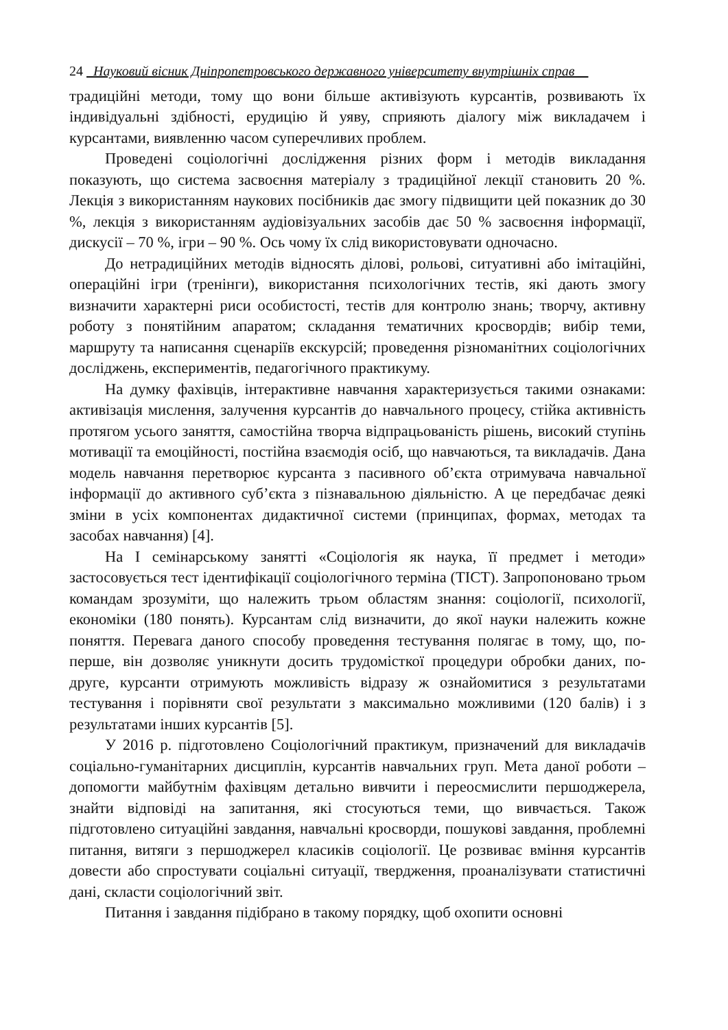24 Науковий вісник Дніпропетровського державного університету внутрішніх справ
традиційні методи, тому що вони більше активізують курсантів, розвивають їх індивідуальні здібності, ерудицію й уяву, сприяють діалогу між викладачем і курсантами, виявленню часом суперечливих проблем.
Проведені соціологічні дослідження різних форм і методів викладання показують, що система засвоєння матеріалу з традиційної лекції становить 20 %. Лекція з використанням наукових посібників дає змогу підвищити цей показник до 30 %, лекція з використанням аудіовізуальних засобів дає 50 % засвоєння інформації, дискусії – 70 %, ігри – 90 %. Ось чому їх слід використовувати одночасно.
До нетрадиційних методів відносять ділові, рольові, ситуативні або імітаційні, операційні ігри (тренінги), використання психологічних тестів, які дають змогу визначити характерні риси особистості, тестів для контролю знань; творчу, активну роботу з понятійним апаратом; складання тематичних кросвордів; вибір теми, маршруту та написання сценаріїв екскурсій; проведення різноманітних соціологічних досліджень, експериментів, педагогічного практикуму.
На думку фахівців, інтерактивне навчання характеризується такими ознаками: активізація мислення, залучення курсантів до навчального процесу, стійка активність протягом усього заняття, самостійна творча відпрацьованість рішень, високий ступінь мотивації та емоційності, постійна взаємодія осіб, що навчаються, та викладачів. Дана модель навчання перетворює курсанта з пасивного об’єкта отримувача навчальної інформації до активного суб’єкта з пізнавальною діяльністю. А це передбачає деякі зміни в усіх компонентах дидактичної системи (принципах, формах, методах та засобах навчання) [4].
На I семінарському занятті «Соціологія як наука, її предмет і методи» застосовується тест ідентифікації соціологічного терміна (ТІСТ). Запропоновано трьом командам зрозуміти, що належить трьом областям знання: соціології, психології, економіки (180 понять). Курсантам слід визначити, до якої науки належить кожне поняття. Перевага даного способу проведення тестування полягає в тому, що, по-перше, він дозволяє уникнути досить трудомісткої процедури обробки даних, по-друге, курсанти отримують можливість відразу ж ознайомитися з результатами тестування і порівняти свої результати з максимально можливими (120 балів) і з результатами інших курсантів [5].
У 2016 р. підготовлено Соціологічний практикум, призначений для викладачів соціально-гуманітарних дисциплін, курсантів навчальних груп. Мета даної роботи – допомогти майбутнім фахівцям детально вивчити і переосмислити першоджерела, знайти відповіді на запитання, які стосуються теми, що вивчається. Також підготовлено ситуаційні завдання, навчальні кросворди, пошукові завдання, проблемні питання, витяги з першоджерел класиків соціології. Це розвиває вміння курсантів довести або спростувати соціальні ситуації, твердження, проаналізувати статистичні дані, скласти соціологічний звіт.
Питання і завдання підібрано в такому порядку, щоб охопити основні